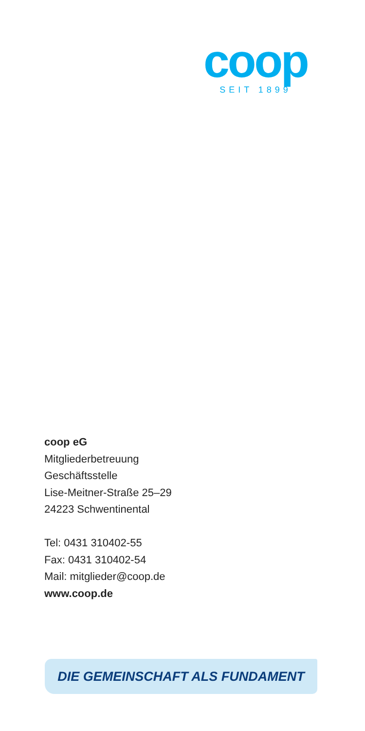coop
SEIT 1899
coop eG
Mitgliederbetreuung
Geschäftsstelle
Lise-Meitner-Straße 25–29
24223 Schwentinental
Tel: 0431 310402-55
Fax: 0431 310402-54
Mail: mitglieder@coop.de
www.coop.de
DIE GEMEINSCHAFT ALS FUNDAMENT